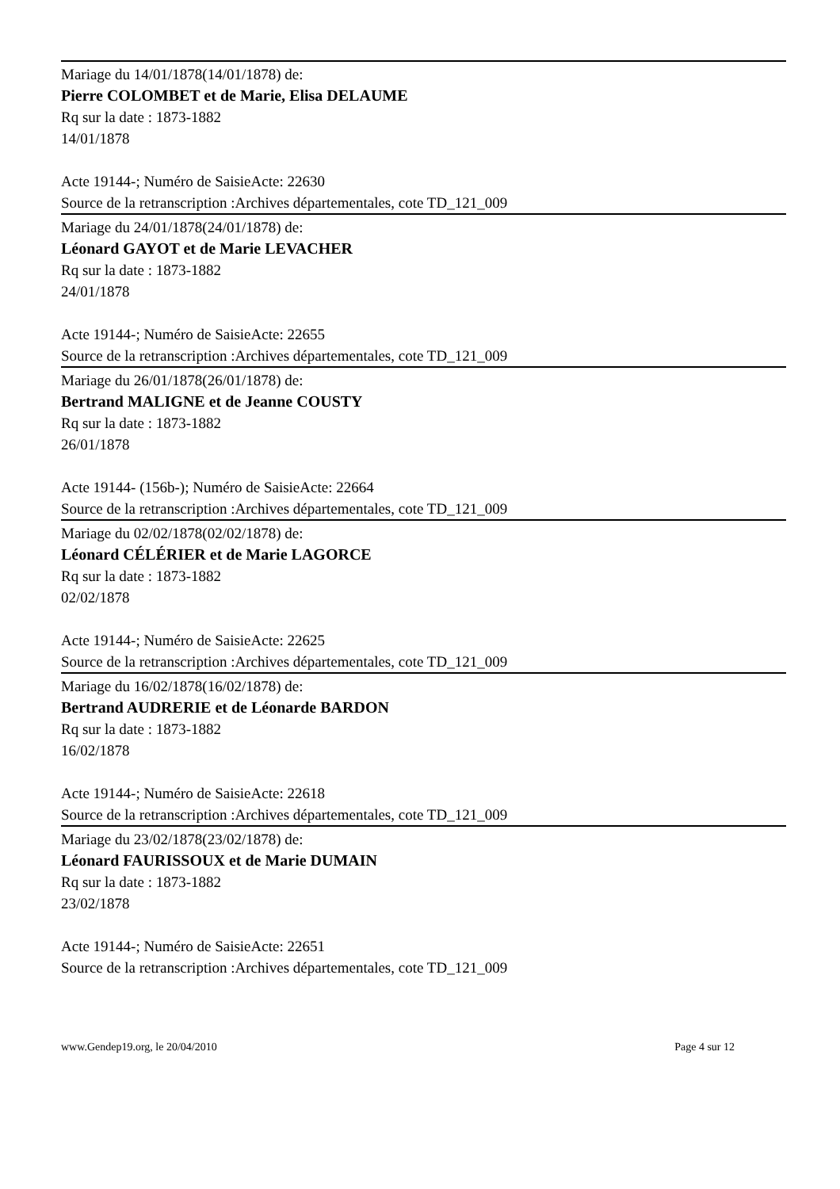Mariage du 14/01/1878(14/01/1878) de:
Pierre COLOMBET et de Marie, Elisa DELAUME
Rq sur la date : 1873-1882
14/01/1878
Acte 19144-; Numéro de SaisieActe: 22630
Source de la retranscription :Archives départementales, cote TD_121_009
Mariage du 24/01/1878(24/01/1878) de:
Léonard GAYOT et de Marie LEVACHER
Rq sur la date : 1873-1882
24/01/1878
Acte 19144-; Numéro de SaisieActe: 22655
Source de la retranscription :Archives départementales, cote TD_121_009
Mariage du 26/01/1878(26/01/1878) de:
Bertrand MALIGNE et de Jeanne COUSTY
Rq sur la date : 1873-1882
26/01/1878
Acte 19144- (156b-); Numéro de SaisieActe: 22664
Source de la retranscription :Archives départementales, cote TD_121_009
Mariage du 02/02/1878(02/02/1878) de:
Léonard CÉLÉRIER et de Marie LAGORCE
Rq sur la date : 1873-1882
02/02/1878
Acte 19144-; Numéro de SaisieActe: 22625
Source de la retranscription :Archives départementales, cote TD_121_009
Mariage du 16/02/1878(16/02/1878) de:
Bertrand AUDRERIE et de Léonarde BARDON
Rq sur la date : 1873-1882
16/02/1878
Acte 19144-; Numéro de SaisieActe: 22618
Source de la retranscription :Archives départementales, cote TD_121_009
Mariage du 23/02/1878(23/02/1878) de:
Léonard FAURISSOUX et de Marie DUMAIN
Rq sur la date : 1873-1882
23/02/1878
Acte 19144-; Numéro de SaisieActe: 22651
Source de la retranscription :Archives départementales, cote TD_121_009
www.Gendep19.org, le 20/04/2010 Page 4 sur 12